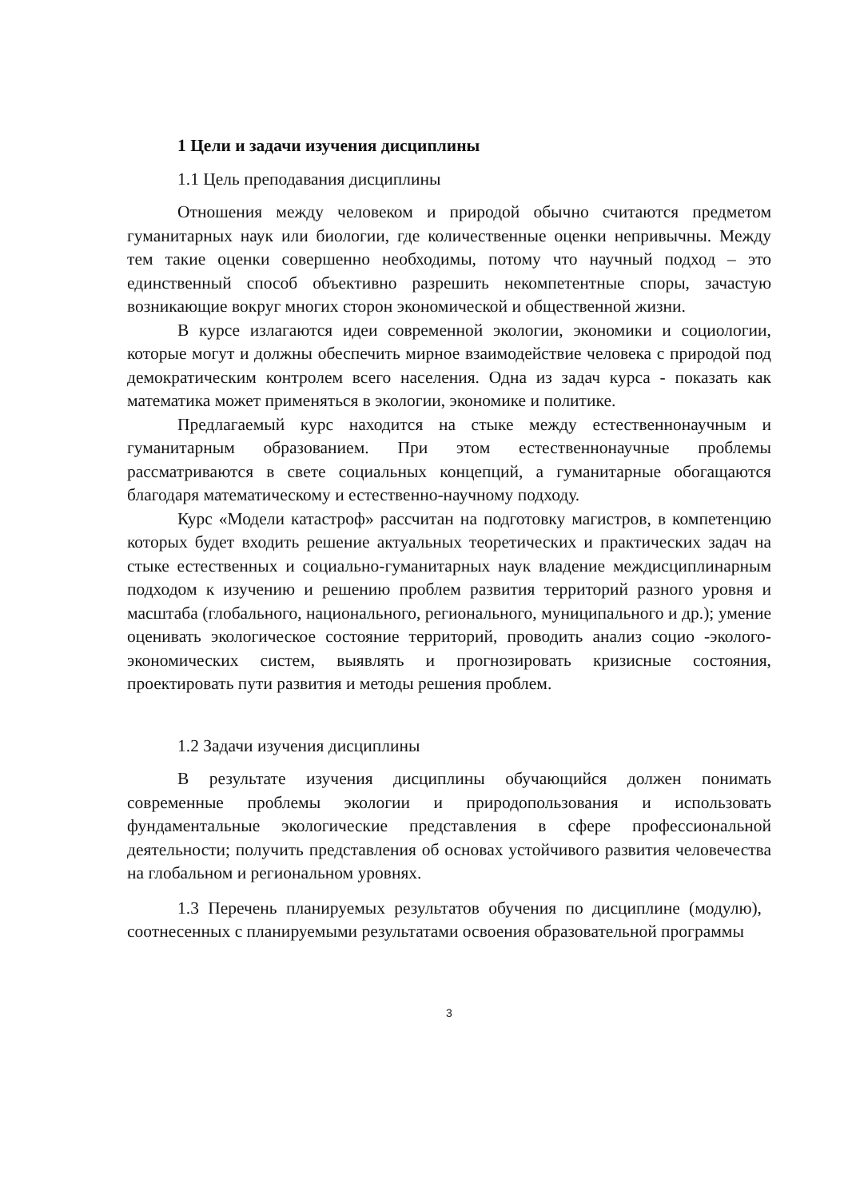1 Цели и задачи изучения дисциплины
1.1 Цель преподавания дисциплины
Отношения между человеком и природой обычно считаются предметом гуманитарных наук или биологии, где количественные оценки непривычны. Между тем такие оценки совершенно необходимы, потому что научный подход – это единственный способ объективно разрешить некомпетентные споры, зачастую возникающие вокруг многих сторон экономической и общественной жизни.
В курсе излагаются идеи современной экологии, экономики и социологии, которые могут и должны обеспечить мирное взаимодействие человека с природой под демократическим контролем всего населения. Одна из задач курса - показать как математика может применяться в экологии, экономике и политике.
Предлагаемый курс находится на стыке между естественнонаучным и гуманитарным образованием. При этом естественнонаучные проблемы рассматриваются в свете социальных концепций, а гуманитарные обогащаются благодаря математическому и естественно-научному подходу.
Курс «Модели катастроф» рассчитан на подготовку магистров, в компетенцию которых будет входить решение актуальных теоретических и практических задач на стыке естественных и социально-гуманитарных наук владение междисциплинарным подходом к изучению и решению проблем развития территорий разного уровня и масштаба (глобального, национального, регионального, муниципального и др.); умение оценивать экологическое состояние территорий, проводить анализ социо -эколого-экономических систем, выявлять и прогнозировать кризисные состояния, проектировать пути развития и методы решения проблем.
1.2 Задачи изучения дисциплины
В результате изучения дисциплины обучающийся должен понимать современные проблемы экологии и природопользования и использовать фундаментальные экологические представления в сфере профессиональной деятельности; получить представления об основах устойчивого развития человечества на глобальном и региональном уровнях.
1.3 Перечень планируемых результатов обучения по дисциплине (модулю), соотнесенных с планируемыми результатами освоения образовательной программы
3